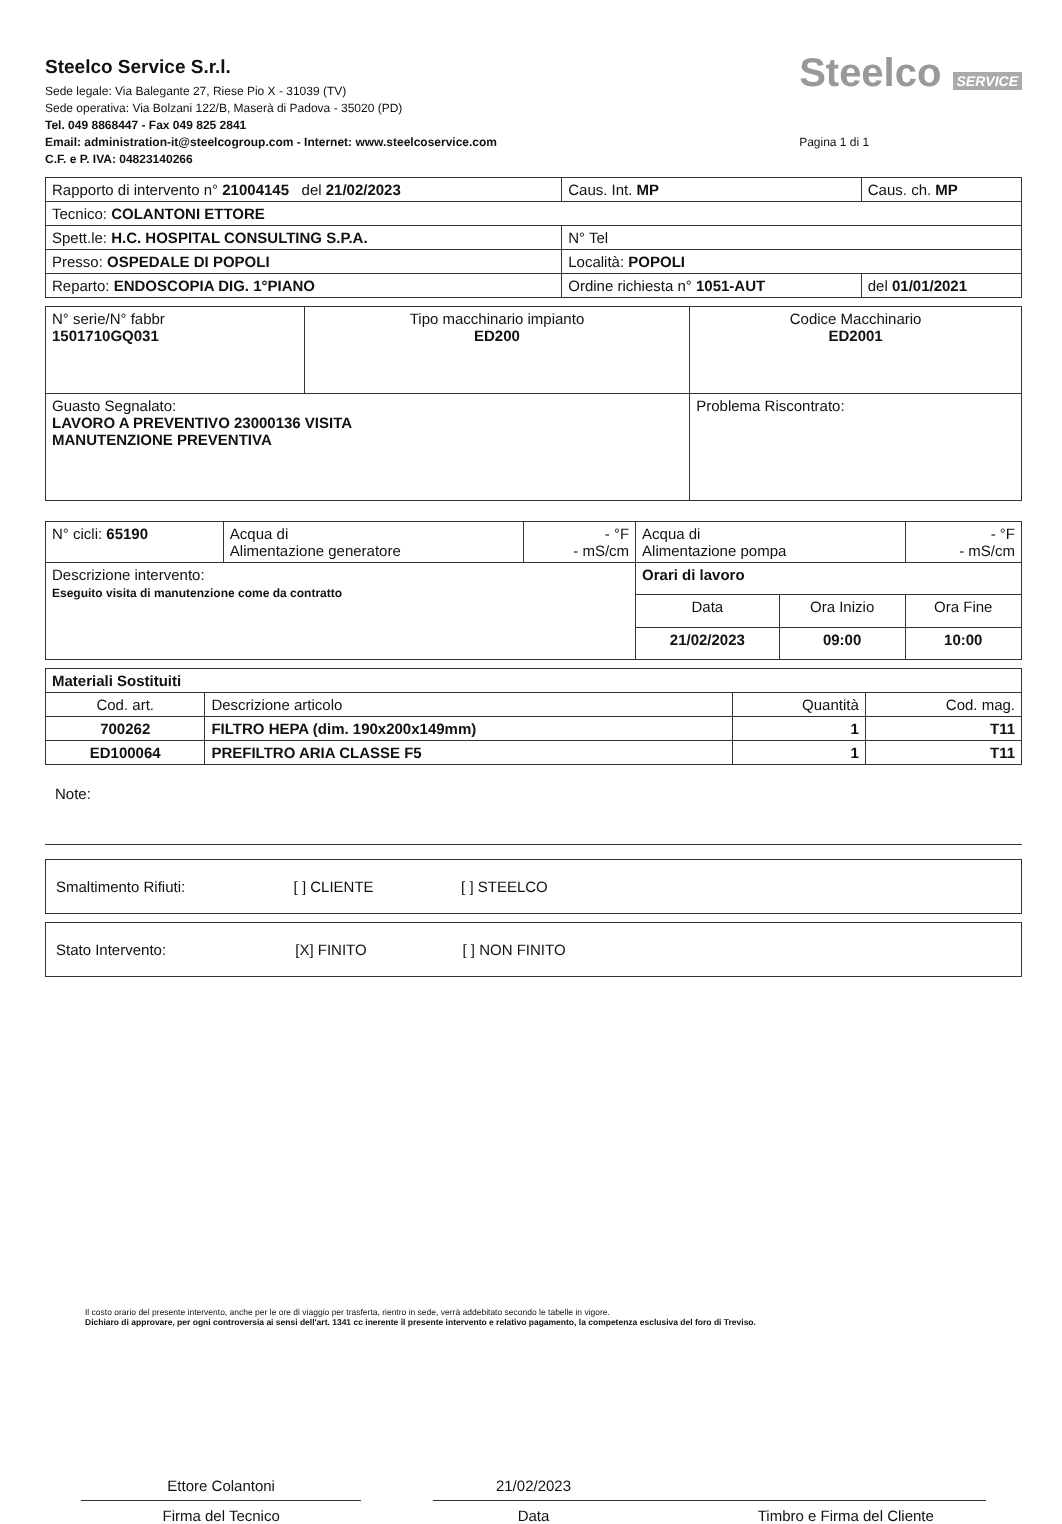Steelco Service S.r.l.
Sede legale: Via Balegante 27, Riese Pio X - 31039 (TV)
Sede operativa: Via Bolzani 122/B, Maserà di Padova - 35020 (PD)
Tel. 049 8868447 - Fax 049 825 2841
Email: administration-it@steelcogroup.com - Internet: www.steelcoservice.com
C.F. e P. IVA: 04823140266
Steelco SERVICE
Pagina 1 di 1
| Rapporto di intervento n° 21004145 del 21/02/2023 | | | Caus. Int. MP | Caus. ch. MP |
| Tecnico: COLANTONI ETTORE | | | | |
| Spett.le: H.C. HOSPITAL CONSULTING S.P.A. | | | N° Tel | |
| Presso: OSPEDALE DI POPOLI | | Località: POPOLI | | |
| Reparto: ENDOSCOPIA DIG. 1°PIANO | Ordine richiesta n° 1051-AUT | | | del 01/01/2021 |
| N° serie/N° fabbr 1501710GQ031 | Tipo macchinario impianto ED200 | Codice Macchinario ED2001 |
| Guasto Segnalato: LAVORO A PREVENTIVO 23000136 VISITA MANUTENZIONE PREVENTIVA | | Problema Riscontrato: |
| N° cicli: 65190 | Acqua di Alimentazione generatore | - °F - mS/cm | Acqua di Alimentazione pompa | | - °F - mS/cm |
| Descrizione intervento: Eseguito visita di manutenzione come da contratto | | | Orari di lavoro | | |
| | | | Data | Ora Inizio | Ora Fine |
| | | | 21/02/2023 | 09:00 | 10:00 |
| Materiali Sostituiti | | | |
| Cod. art. | Descrizione articolo | Quantità | Cod. mag. |
| 700262 | FILTRO HEPA (dim. 190x200x149mm) | 1 | T11 |
| ED100064 | PREFILTRO ARIA CLASSE F5 | 1 | T11 |
Note:
| Smaltimento Rifiuti: [ ] CLIENTE [ ] STEELCO |
| Stato Intervento: [X] FINITO [ ] NON FINITO |
Il costo orario del presente intervento, anche per le ore di viaggio per trasferta, rientro in sede, verrà addebitato secondo le tabelle in vigore.
Dichiaro di approvare, per ogni controversia ai sensi dell'art. 1341 cc inerente il presente intervento e relativo pagamento, la competenza esclusiva del foro di Treviso.
Ettore Colantoni
Firma del Tecnico
21/02/2023
Data
Timbro e Firma del Cliente